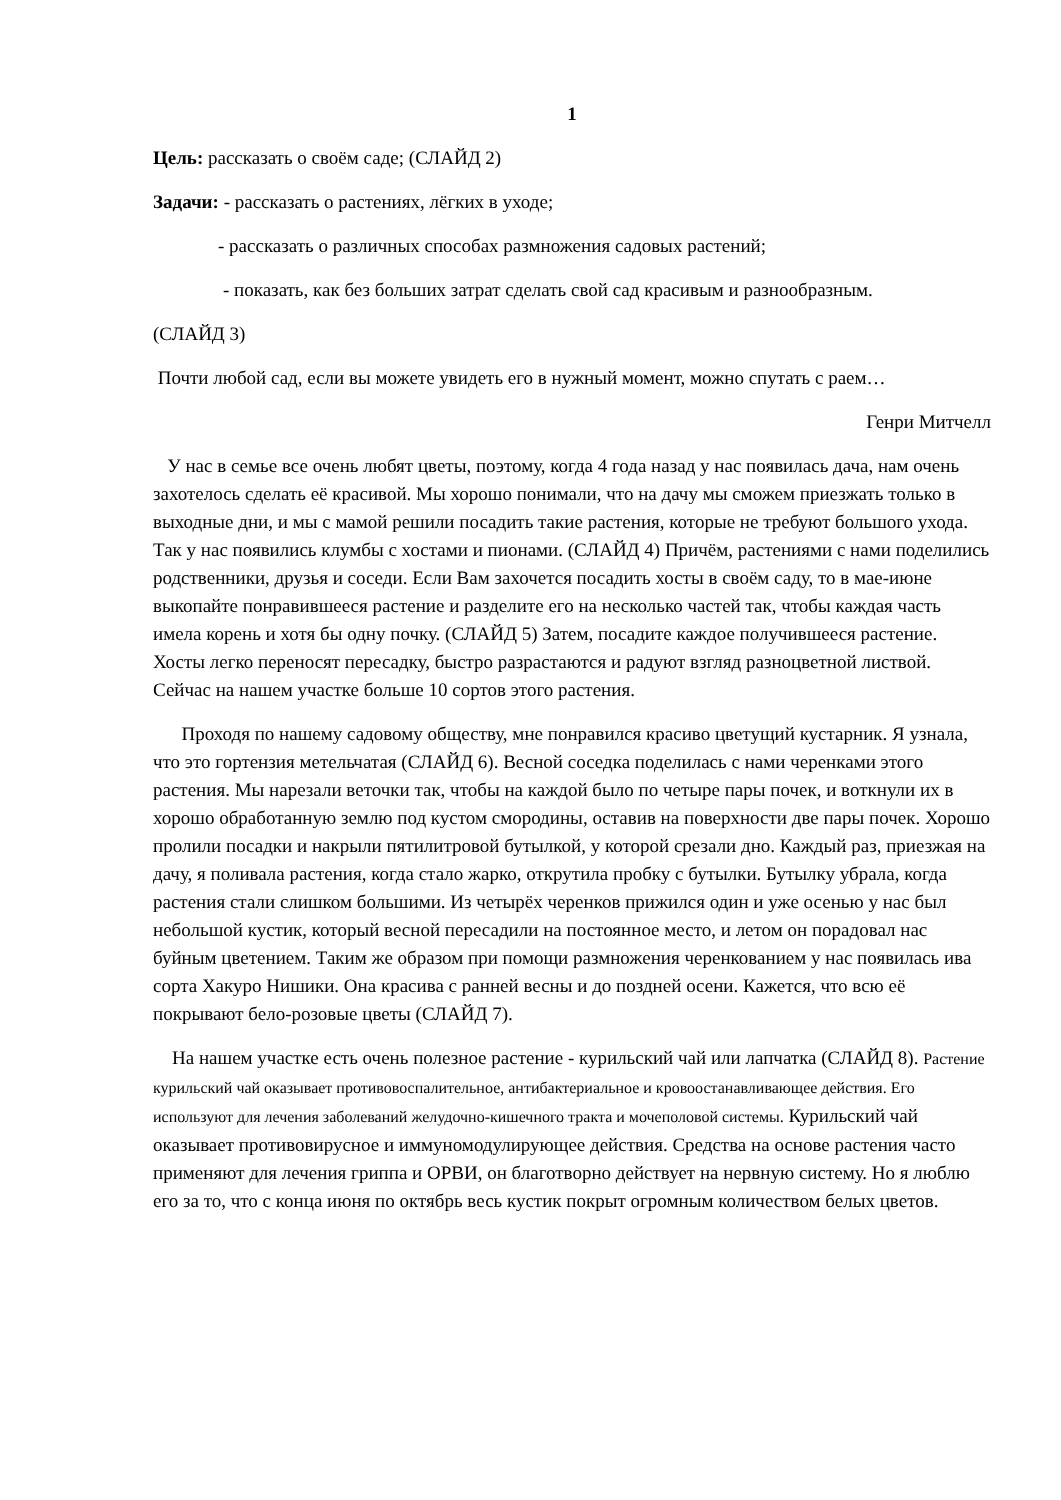1
Цель: рассказать о своём саде; (СЛАЙД 2)
Задачи: - рассказать о растениях, лёгких в уходе;
- рассказать о различных способах размножения садовых растений;
- показать, как без больших затрат сделать свой сад красивым и разнообразным.
(СЛАЙД 3)
Почти любой сад, если вы можете увидеть его в нужный момент, можно спутать с раем…
Генри Митчелл
У нас в семье все очень любят цветы, поэтому, когда 4 года назад у нас появилась дача, нам очень захотелось сделать её красивой. Мы хорошо понимали, что на дачу мы сможем приезжать только в выходные дни, и мы с мамой решили посадить такие растения, которые не требуют большого ухода. Так у нас появились клумбы с хостами и пионами. (СЛАЙД 4) Причём, растениями с нами поделились родственники, друзья и соседи. Если Вам захочется посадить хосты в своём саду, то в мае-июне выкопайте понравившееся растение и разделите его на несколько частей так, чтобы каждая часть имела корень и хотя бы одну почку. (СЛАЙД 5) Затем, посадите каждое получившееся растение. Хосты легко переносят пересадку, быстро разрастаются и радуют взгляд разноцветной листвой. Сейчас на нашем участке больше 10 сортов этого растения.
Проходя по нашему садовому обществу, мне понравился красиво цветущий кустарник. Я узнала, что это гортензия метельчатая (СЛАЙД 6). Весной соседка поделилась с нами черенками этого растения. Мы нарезали веточки так, чтобы на каждой было по четыре пары почек, и воткнули их в хорошо обработанную землю под кустом смородины, оставив на поверхности две пары почек. Хорошо пролили посадки и накрыли пятилитровой бутылкой, у которой срезали дно. Каждый раз, приезжая на дачу, я поливала растения, когда стало жарко, открутила пробку с бутылки. Бутылку убрала, когда растения стали слишком большими. Из четырёх черенков прижился один и уже осенью у нас был небольшой кустик, который весной пересадили на постоянное место, и летом он порадовал нас буйным цветением. Таким же образом при помощи размножения черенкованием у нас появилась ива сорта Хакуро Нишики. Она красива с ранней весны и до поздней осени. Кажется, что всю её покрывают бело-розовые цветы (СЛАЙД 7).
На нашем участке есть очень полезное растение - курильский чай или лапчатка (СЛАЙД 8). Растение курильский чай оказывает противовоспалительное, антибактериальное и кровоостанавливающее действия. Его используют для лечения заболеваний желудочно-кишечного тракта и мочеполовой системы. Курильский чай оказывает противовирусное и иммуномодулирующее действия. Средства на основе растения часто применяют для лечения гриппа и ОРВИ, он благотворно действует на нервную систему. Но я люблю его за то, что с конца июня по октябрь весь кустик покрыт огромным количеством белых цветов.